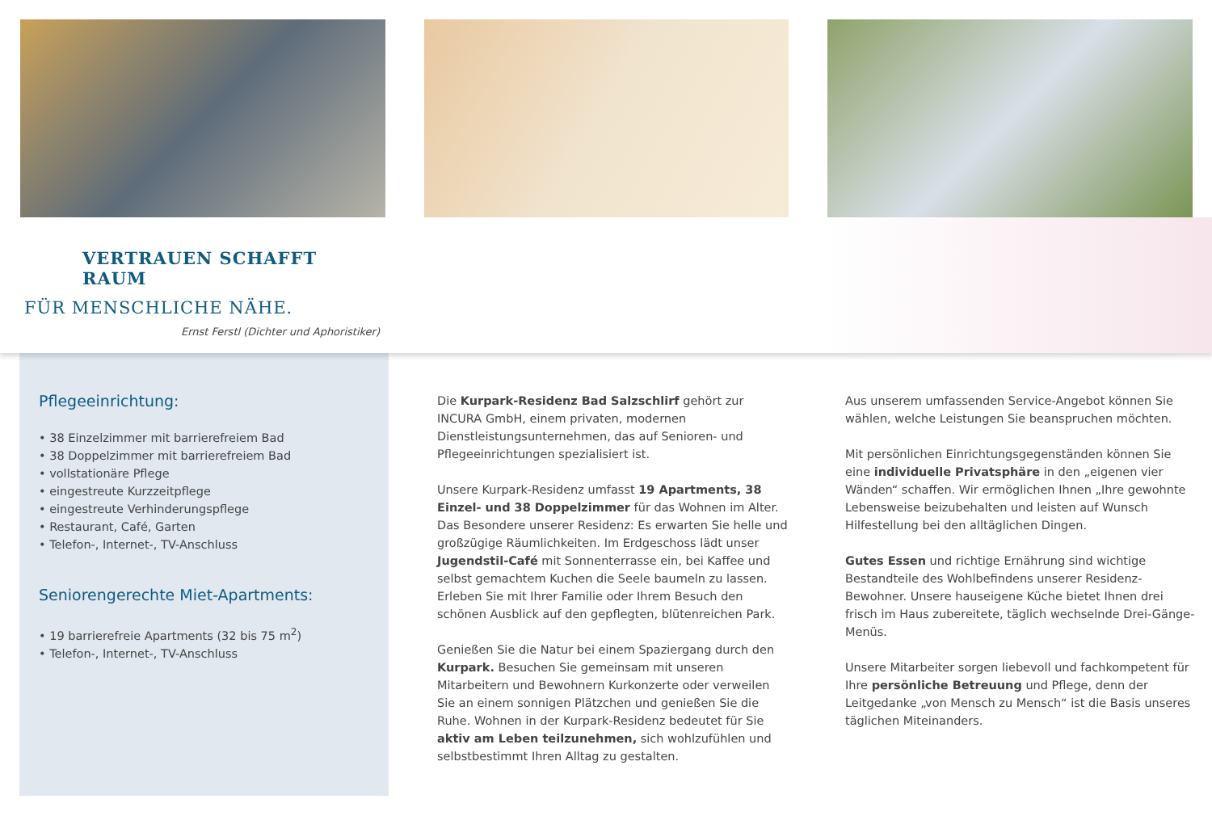VERTRAUEN SCHAFFT RAUM
FÜR MENSCHLICHE NÄHE.
Ernst Ferstl (Dichter und Aphoristiker)
Pflegeeinrichtung:
• 38 Einzelzimmer mit barrierefreiem Bad
• 38 Doppelzimmer mit barrierefreiem Bad
• vollstationäre Pflege
• eingestreute Kurzzeitpflege
• eingestreute Verhinderungspflege
• Restaurant, Café, Garten
• Telefon-, Internet-, TV-Anschluss
Seniorengerechte Miet-Apartments:
• 19 barrierefreie Apartments (32 bis 75 m<sup>2</sup>)
• Telefon-, Internet-, TV-Anschluss
Die Kurpark-Residenz Bad Salzschlirf gehört zur INCURA GmbH, einem privaten, modernen Dienstleistungsunternehmen, das auf Senioren- und Pflegeeinrichtungen spezialisiert ist.
Unsere Kurpark-Residenz umfasst 19 Apartments, 38 Einzel- und 38 Doppelzimmer für das Wohnen im Alter. Das Besondere unserer Residenz: Es erwarten Sie helle und großzügige Räumlichkeiten. Im Erdgeschoss lädt unser Jugendstil-Café mit Sonnenterrasse ein, bei Kaffee und selbst gemachtem Kuchen die Seele baumeln zu lassen. Erleben Sie mit Ihrer Familie oder Ihrem Besuch den schönen Ausblick auf den gepflegten, blütenreichen Park.
Genießen Sie die Natur bei einem Spaziergang durch den Kurpark. Besuchen Sie gemeinsam mit unseren Mitarbeitern und Bewohnern Kurkonzerte oder verweilen Sie an einem sonnigen Plätzchen und genießen Sie die Ruhe. Wohnen in der Kurpark-Residenz bedeutet für Sie aktiv am Leben teilzunehmen, sich wohlzufühlen und selbstbestimmt Ihren Alltag zu gestalten.
Aus unserem umfassenden Service-Angebot können Sie wählen, welche Leistungen Sie beanspruchen möchten.
Mit persönlichen Einrichtungsgegenständen können Sie eine individuelle Privatsphäre in den „eigenen vier Wänden“ schaffen. Wir ermöglichen Ihnen „Ihre gewohnte Lebensweise beizubehalten und leisten auf Wunsch Hilfestellung bei den alltäglichen Dingen.
Gutes Essen und richtige Ernährung sind wichtige Bestandteile des Wohlbefindens unserer Residenz-Bewohner. Unsere hauseigene Küche bietet Ihnen drei frisch im Haus zubereitete, täglich wechselnde Drei-Gänge-Menüs.
Unsere Mitarbeiter sorgen liebevoll und fachkompetent für Ihre persönliche Betreuung und Pflege, denn der Leitgedanke „von Mensch zu Mensch“ ist die Basis unseres täglichen Miteinanders.